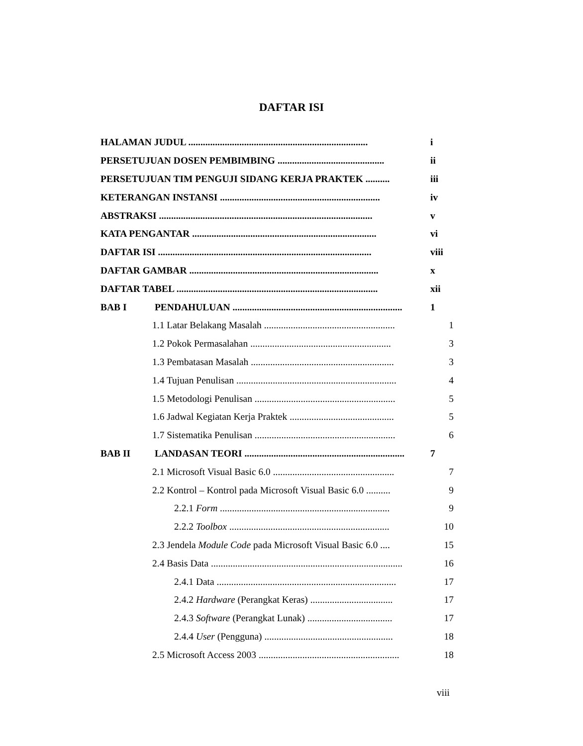DAFTAR ISI
HALAMAN JUDUL ..........................................................................
i
PERSETUJUAN DOSEN PEMBIMBING ............................................
ii
PERSETUJUAN TIM PENGUJI SIDANG KERJA PRAKTEK ..........
iii
KETERANGAN INSTANSI ..................................................................
iv
ABSTRAKSI ........................................................................................
v
KATA PENGANTAR ............................................................................
vi
DAFTAR ISI ........................................................................................
viii
DAFTAR GAMBAR ..............................................................................
x
DAFTAR TABEL ...................................................................................
xii
BAB I PENDAHULUAN ......................................................................
1
1.1 Latar Belakang Masalah ......................................................
1
1.2 Pokok Permasalahan ..........................................................
3
1.3 Pembatasan Masalah ...........................................................
3
1.4 Tujuan Penulisan ..................................................................
4
1.5 Metodologi Penulisan ..........................................................
5
1.6 Jadwal Kegiatan Kerja Praktek ...........................................
5
1.7 Sistematika Penulisan ..........................................................
6
BAB II LANDASAN TEORI ..................................................................
7
2.1 Microsoft Visual Basic 6.0 ..................................................
7
2.2 Kontrol – Kontrol pada Microsoft Visual Basic 6.0 ..........
9
2.2.1 Form ......................................................................
9
2.2.2 Toolbox ..................................................................
10
2.3 Jendela Module Code pada Microsoft Visual Basic 6.0 ....
15
2.4 Basis Data ...............................................................................
16
2.4.1 Data ..........................................................................
17
2.4.2 Hardware (Perangkat Keras) ..................................
17
2.4.3 Software (Perangkat Lunak) ...................................
17
2.4.4 User (Pengguna) .....................................................
18
2.5 Microsoft Access 2003 ..........................................................
18
viii